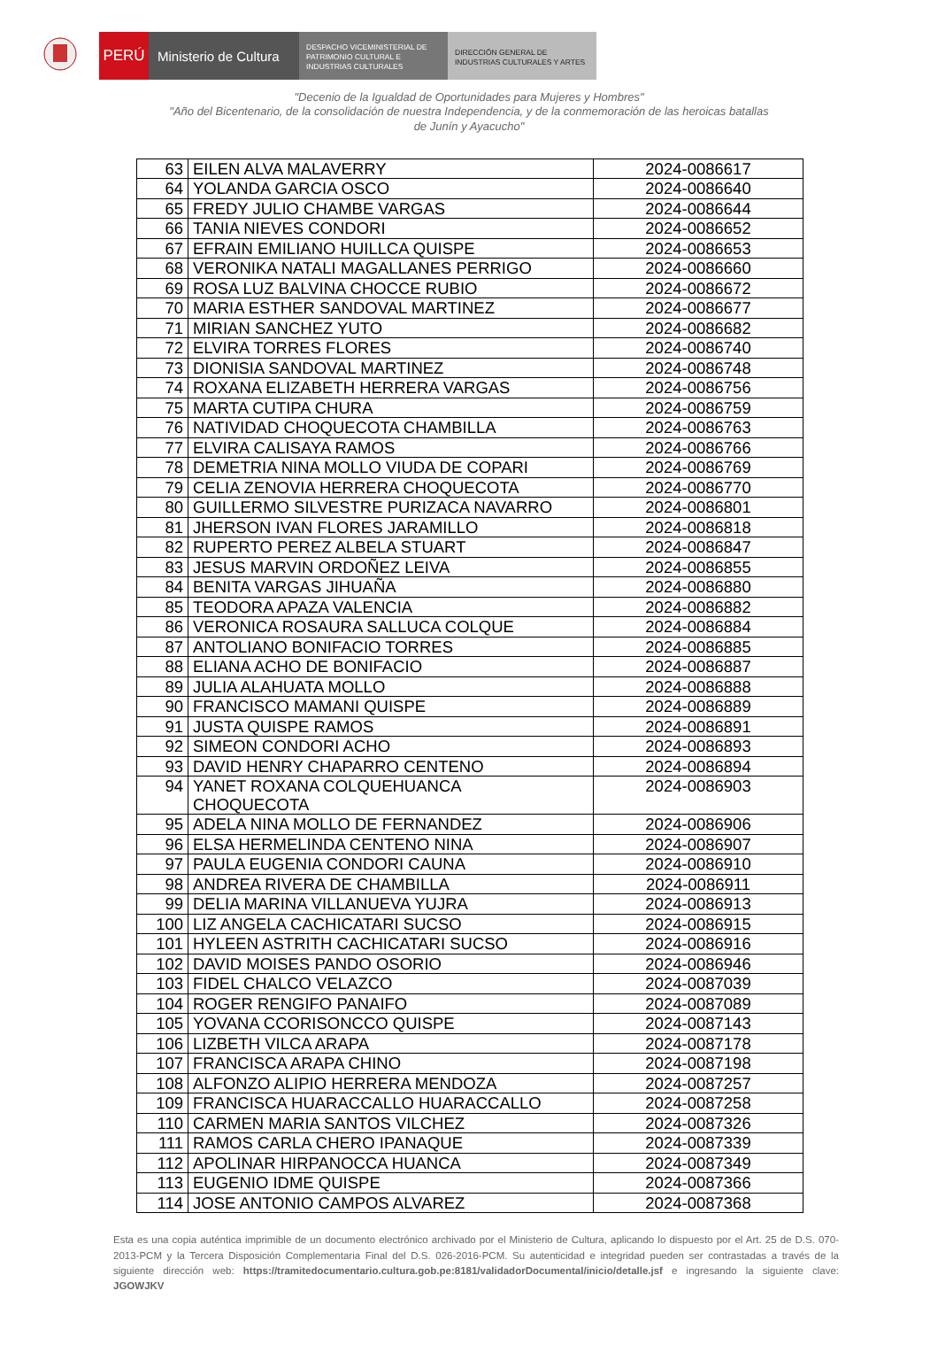PERÚ Ministerio de Cultura
DESPACHO VICEMINISTERIAL DE PATRIMONIO CULTURAL E INDUSTRIAS CULTURALES
DIRECCIÓN GENERAL DE INDUSTRIAS CULTURALES Y ARTES
"Decenio de la Igualdad de Oportunidades para Mujeres y Hombres"
"Año del Bicentenario, de la consolidación de nuestra Independencia, y de la conmemoración de las heroicas batallas
de Junín y Ayacucho"
| 63 | EILEN ALVA MALAVERRY | 2024-0086617 |
| 64 | YOLANDA GARCIA OSCO | 2024-0086640 |
| 65 | FREDY JULIO CHAMBE VARGAS | 2024-0086644 |
| 66 | TANIA NIEVES CONDORI | 2024-0086652 |
| 67 | EFRAIN EMILIANO HUILLCA QUISPE | 2024-0086653 |
| 68 | VERONIKA NATALI MAGALLANES PERRIGO | 2024-0086660 |
| 69 | ROSA LUZ BALVINA CHOCCE RUBIO | 2024-0086672 |
| 70 | MARIA ESTHER SANDOVAL MARTINEZ | 2024-0086677 |
| 71 | MIRIAN SANCHEZ YUTO | 2024-0086682 |
| 72 | ELVIRA TORRES FLORES | 2024-0086740 |
| 73 | DIONISIA SANDOVAL MARTINEZ | 2024-0086748 |
| 74 | ROXANA ELIZABETH HERRERA VARGAS | 2024-0086756 |
| 75 | MARTA CUTIPA CHURA | 2024-0086759 |
| 76 | NATIVIDAD CHOQUECOTA CHAMBILLA | 2024-0086763 |
| 77 | ELVIRA CALISAYA RAMOS | 2024-0086766 |
| 78 | DEMETRIA NINA MOLLO VIUDA DE COPARI | 2024-0086769 |
| 79 | CELIA ZENOVIA HERRERA CHOQUECOTA | 2024-0086770 |
| 80 | GUILLERMO SILVESTRE PURIZACA NAVARRO | 2024-0086801 |
| 81 | JHERSON IVAN FLORES JARAMILLO | 2024-0086818 |
| 82 | RUPERTO PEREZ ALBELA STUART | 2024-0086847 |
| 83 | JESUS MARVIN ORDOÑEZ LEIVA | 2024-0086855 |
| 84 | BENITA VARGAS JIHUAÑA | 2024-0086880 |
| 85 | TEODORA APAZA VALENCIA | 2024-0086882 |
| 86 | VERONICA ROSAURA SALLUCA COLQUE | 2024-0086884 |
| 87 | ANTOLIANO BONIFACIO TORRES | 2024-0086885 |
| 88 | ELIANA ACHO DE BONIFACIO | 2024-0086887 |
| 89 | JULIA ALAHUATA MOLLO | 2024-0086888 |
| 90 | FRANCISCO MAMANI QUISPE | 2024-0086889 |
| 91 | JUSTA QUISPE RAMOS | 2024-0086891 |
| 92 | SIMEON CONDORI ACHO | 2024-0086893 |
| 93 | DAVID HENRY CHAPARRO CENTENO | 2024-0086894 |
| 94 | YANET ROXANA COLQUEHUANCA CHOQUECOTA | 2024-0086903 |
| 95 | ADELA NINA MOLLO DE FERNANDEZ | 2024-0086906 |
| 96 | ELSA HERMELINDA CENTENO NINA | 2024-0086907 |
| 97 | PAULA EUGENIA CONDORI CAUNA | 2024-0086910 |
| 98 | ANDREA RIVERA DE CHAMBILLA | 2024-0086911 |
| 99 | DELIA MARINA VILLANUEVA YUJRA | 2024-0086913 |
| 100 | LIZ ANGELA CACHICATARI SUCSO | 2024-0086915 |
| 101 | HYLEEN ASTRITH CACHICATARI SUCSO | 2024-0086916 |
| 102 | DAVID MOISES PANDO OSORIO | 2024-0086946 |
| 103 | FIDEL CHALCO VELAZCO | 2024-0087039 |
| 104 | ROGER RENGIFO PANAIFO | 2024-0087089 |
| 105 | YOVANA CCORISONCCO QUISPE | 2024-0087143 |
| 106 | LIZBETH VILCA ARAPA | 2024-0087178 |
| 107 | FRANCISCA ARAPA CHINO | 2024-0087198 |
| 108 | ALFONZO ALIPIO HERRERA MENDOZA | 2024-0087257 |
| 109 | FRANCISCA HUARACCALLO HUARACCALLO | 2024-0087258 |
| 110 | CARMEN MARIA SANTOS VILCHEZ | 2024-0087326 |
| 111 | RAMOS CARLA CHERO IPANAQUE | 2024-0087339 |
| 112 | APOLINAR HIRPANOCCA HUANCA | 2024-0087349 |
| 113 | EUGENIO IDME QUISPE | 2024-0087366 |
| 114 | JOSE ANTONIO CAMPOS ALVAREZ | 2024-0087368 |
Esta es una copia auténtica imprimible de un documento electrónico archivado por el Ministerio de Cultura, aplicando lo dispuesto por el Art. 25 de D.S. 070-2013-PCM y la Tercera Disposición Complementaria Final del D.S. 026-2016-PCM. Su autenticidad e integridad pueden ser contrastadas a través de la siguiente dirección web: https://tramitedocumentario.cultura.gob.pe:8181/validadorDocumental/inicio/detalle.jsf e ingresando la siguiente clave: JGOWJKV